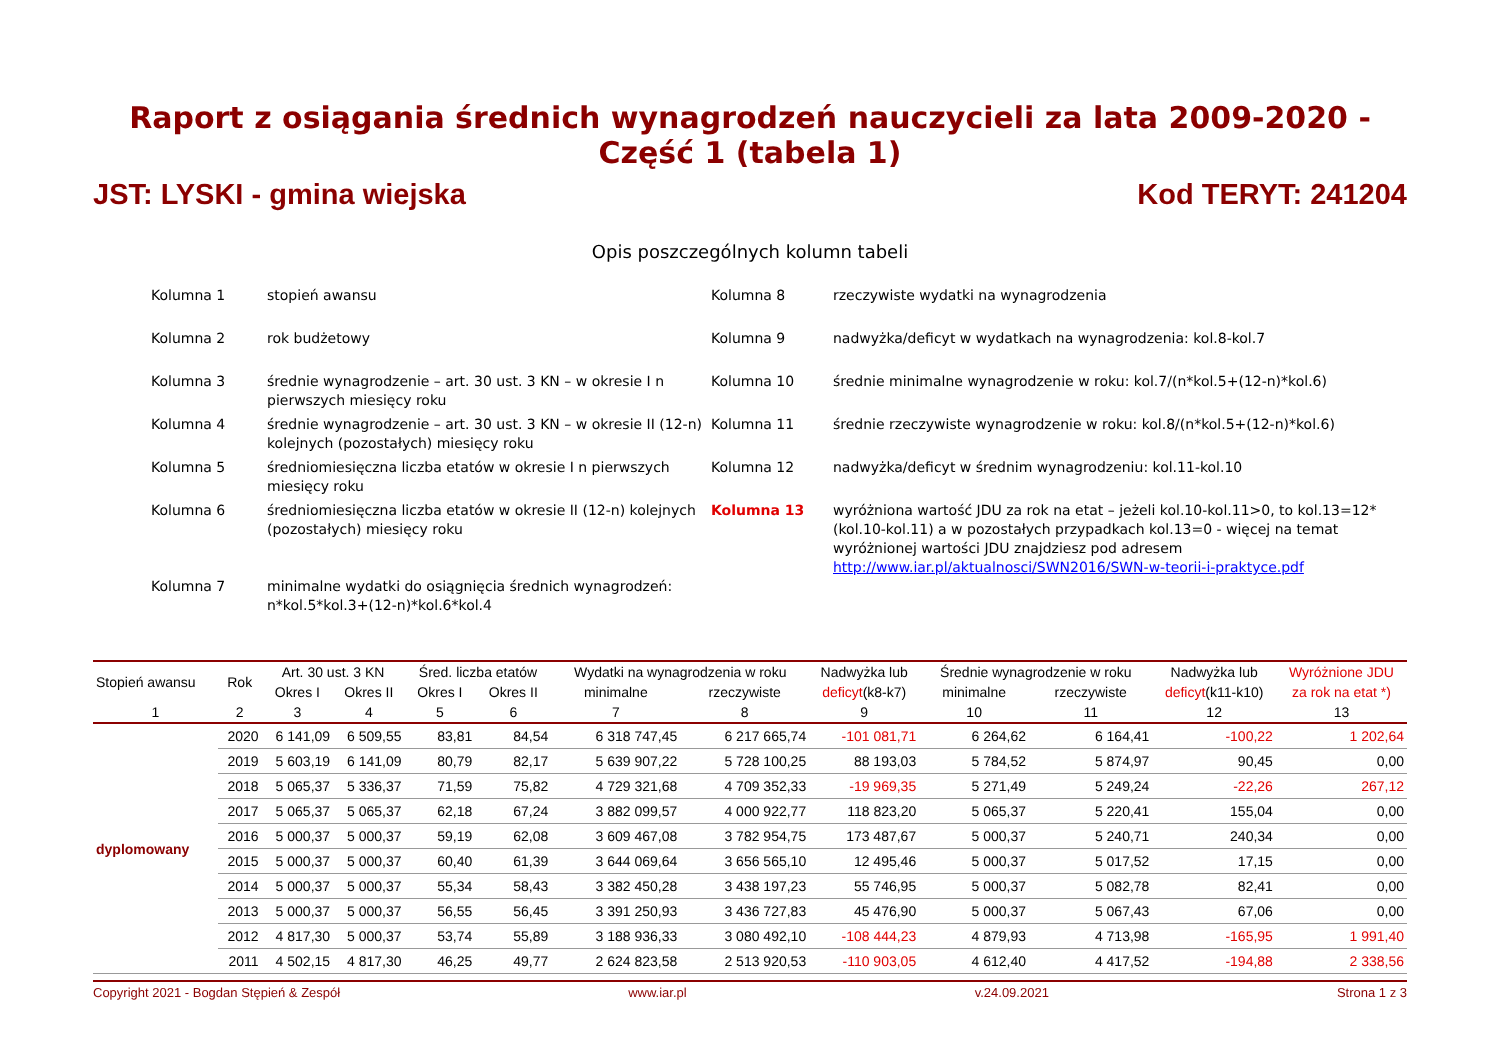Raport z osiągania średnich wynagrodzeń nauczycieli za lata 2009-2020 - Część 1 (tabela 1)
JST: LYSKI - gmina wiejska Kod TERYT: 241204
Opis poszczególnych kolumn tabeli
Kolumna 1
stopień awansu
Kolumna 8
rzeczywiste wydatki na wynagrodzenia
Kolumna 2
rok budżetowy
Kolumna 9
nadwyżka/deficyt w wydatkach na wynagrodzenia: kol.8-kol.7
Kolumna 3
średnie wynagrodzenie – art. 30 ust. 3 KN – w okresie I n pierwszych miesięcy roku
Kolumna 10
średnie minimalne wynagrodzenie w roku: kol.7/(n*kol.5+(12-n)*kol.6)
Kolumna 4
średnie wynagrodzenie – art. 30 ust. 3 KN – w okresie II (12-n) kolejnych (pozostałych) miesięcy roku
Kolumna 11
średnie rzeczywiste wynagrodzenie w roku: kol.8/(n*kol.5+(12-n)*kol.6)
Kolumna 5
średniomiesięczna liczba etatów w okresie I n pierwszych miesięcy roku
Kolumna 12
nadwyżka/deficyt w średnim wynagrodzeniu: kol.11-kol.10
Kolumna 6
średniomiesięczna liczba etatów w okresie II (12-n) kolejnych (pozostałych) miesięcy roku
Kolumna 13
wyróżniona wartość JDU za rok na etat – jeżeli kol.10-kol.11>0, to kol.13=12*(kol.10-kol.11) a w pozostałych przypadkach kol.13=0 - więcej na temat wyróżnionej wartości JDU znajdziesz pod adresem http://www.iar.pl/aktualnosci/SWN2016/SWN-w-teorii-i-praktyce.pdf
Kolumna 7
minimalne wydatki do osiągnięcia średnich wynagrodzeń: n*kol.5*kol.3+(12-n)*kol.6*kol.4
| Stopień awansu | Rok | Art. 30 ust. 3 KN | | Śred. liczba etatów | | Wydatki na wynagrodzenia w roku | | Nadwyżka lub | Średnie wynagrodzenie w roku | | Nadwyżka lub | Wyróżnione JDU |
| --- | --- | --- | --- | --- | --- | --- | --- | --- | --- | --- | --- | --- |
| | | Okres I | Okres II | Okres I | Okres II | minimalne | rzeczywiste | deficyt (k8-k7) | minimalne | rzeczywiste | deficyt (k11-k10) | za rok na etat *) |
| 1 | 2 | 3 | 4 | 5 | 6 | 7 | 8 | 9 | 10 | 11 | 12 | 13 |
| dyplomowany | 2020 | 6 141,09 | 6 509,55 | 83,81 | 84,54 | 6 318 747,45 | 6 217 665,74 | -101 081,71 | 6 264,62 | 6 164,41 | -100,22 | 1 202,64 |
| | 2019 | 5 603,19 | 6 141,09 | 80,79 | 82,17 | 5 639 907,22 | 5 728 100,25 | 88 193,03 | 5 784,52 | 5 874,97 | 90,45 | 0,00 |
| | 2018 | 5 065,37 | 5 336,37 | 71,59 | 75,82 | 4 729 321,68 | 4 709 352,33 | -19 969,35 | 5 271,49 | 5 249,24 | -22,26 | 267,12 |
| | 2017 | 5 065,37 | 5 065,37 | 62,18 | 67,24 | 3 882 099,57 | 4 000 922,77 | 118 823,20 | 5 065,37 | 5 220,41 | 155,04 | 0,00 |
| | 2016 | 5 000,37 | 5 000,37 | 59,19 | 62,08 | 3 609 467,08 | 3 782 954,75 | 173 487,67 | 5 000,37 | 5 240,71 | 240,34 | 0,00 |
| | 2015 | 5 000,37 | 5 000,37 | 60,40 | 61,39 | 3 644 069,64 | 3 656 565,10 | 12 495,46 | 5 000,37 | 5 017,52 | 17,15 | 0,00 |
| | 2014 | 5 000,37 | 5 000,37 | 55,34 | 58,43 | 3 382 450,28 | 3 438 197,23 | 55 746,95 | 5 000,37 | 5 082,78 | 82,41 | 0,00 |
| | 2013 | 5 000,37 | 5 000,37 | 56,55 | 56,45 | 3 391 250,93 | 3 436 727,83 | 45 476,90 | 5 000,37 | 5 067,43 | 67,06 | 0,00 |
| | 2012 | 4 817,30 | 5 000,37 | 53,74 | 55,89 | 3 188 936,33 | 3 080 492,10 | -108 444,23 | 4 879,93 | 4 713,98 | -165,95 | 1 991,40 |
| | 2011 | 4 502,15 | 4 817,30 | 46,25 | 49,77 | 2 624 823,58 | 2 513 920,53 | -110 903,05 | 4 612,40 | 4 417,52 | -194,88 | 2 338,56 |
Copyright 2021 - Bogdan Stępień & Zespół www.iar.pl v.24.09.2021 Strona 1 z 3